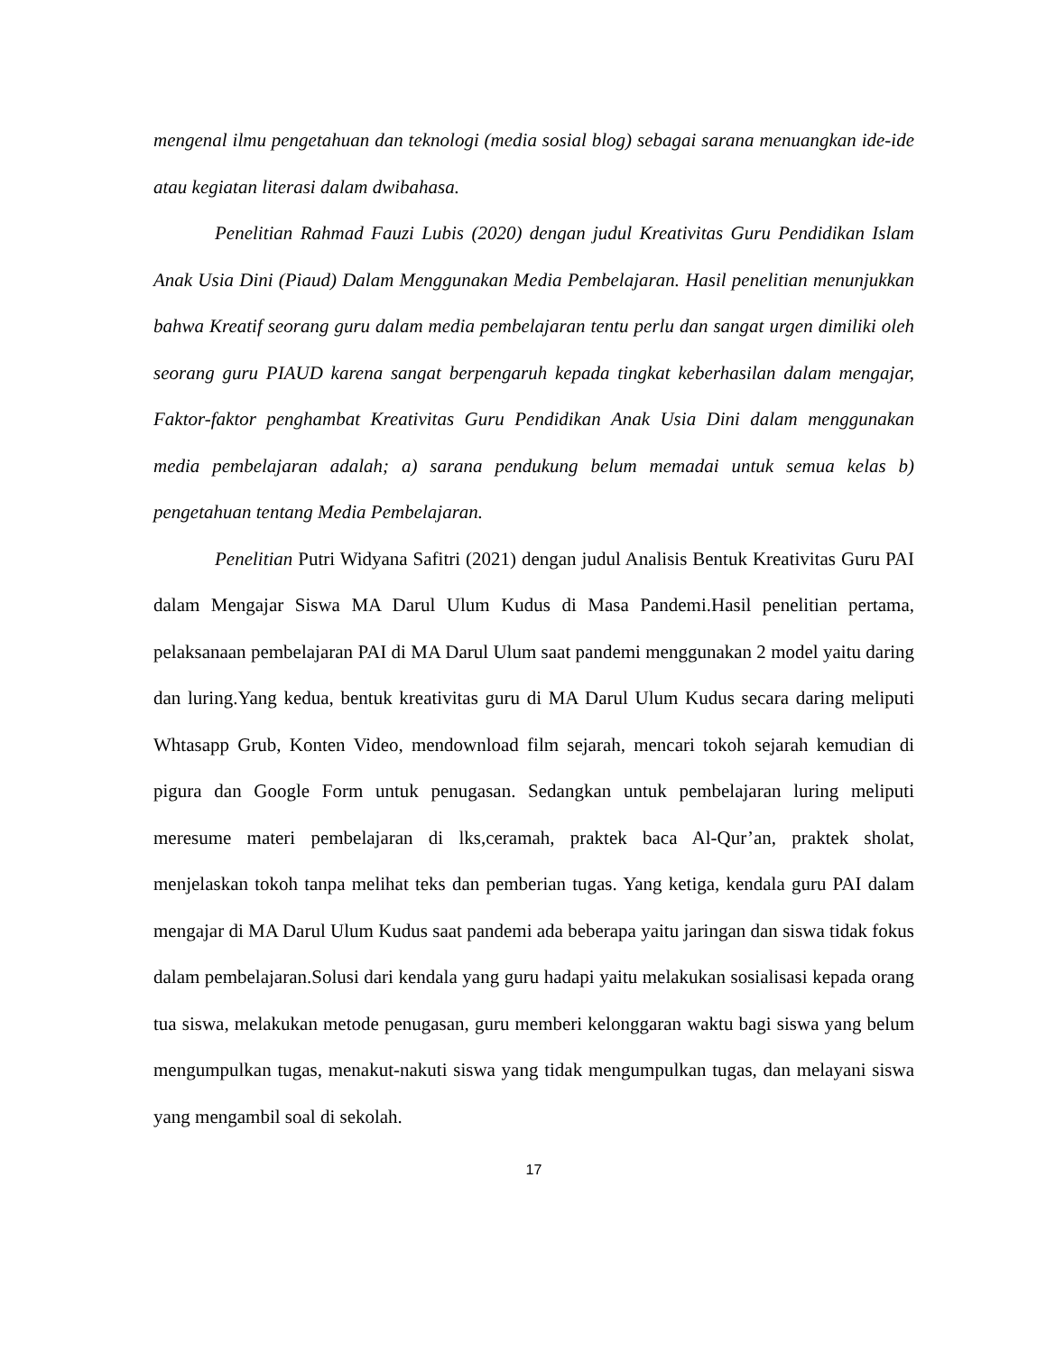mengenal ilmu pengetahuan dan teknologi (media sosial blog) sebagai sarana menuangkan ide-ide atau kegiatan literasi dalam dwibahasa.
Penelitian Rahmad Fauzi Lubis (2020) dengan judul Kreativitas Guru Pendidikan Islam Anak Usia Dini (Piaud) Dalam Menggunakan Media Pembelajaran. Hasil penelitian menunjukkan bahwa Kreatif seorang guru dalam media pembelajaran tentu perlu dan sangat urgen dimiliki oleh seorang guru PIAUD karena sangat berpengaruh kepada tingkat keberhasilan dalam mengajar, Faktor-faktor penghambat Kreativitas Guru Pendidikan Anak Usia Dini dalam menggunakan media pembelajaran adalah; a) sarana pendukung belum memadai untuk semua kelas b) pengetahuan tentang Media Pembelajaran.
Penelitian Putri Widyana Safitri (2021) dengan judul Analisis Bentuk Kreativitas Guru PAI dalam Mengajar Siswa MA Darul Ulum Kudus di Masa Pandemi.Hasil penelitian pertama, pelaksanaan pembelajaran PAI di MA Darul Ulum saat pandemi menggunakan 2 model yaitu daring dan luring.Yang kedua, bentuk kreativitas guru di MA Darul Ulum Kudus secara daring meliputi Whtasapp Grub, Konten Video, mendownload film sejarah, mencari tokoh sejarah kemudian di pigura dan Google Form untuk penugasan. Sedangkan untuk pembelajaran luring meliputi meresume materi pembelajaran di lks,ceramah, praktek baca Al-Qur’an, praktek sholat, menjelaskan tokoh tanpa melihat teks dan pemberian tugas. Yang ketiga, kendala guru PAI dalam mengajar di MA Darul Ulum Kudus saat pandemi ada beberapa yaitu jaringan dan siswa tidak fokus dalam pembelajaran.Solusi dari kendala yang guru hadapi yaitu melakukan sosialisasi kepada orang tua siswa, melakukan metode penugasan, guru memberi kelonggaran waktu bagi siswa yang belum mengumpulkan tugas, menakut-nakuti siswa yang tidak mengumpulkan tugas, dan melayani siswa yang mengambil soal di sekolah.
17